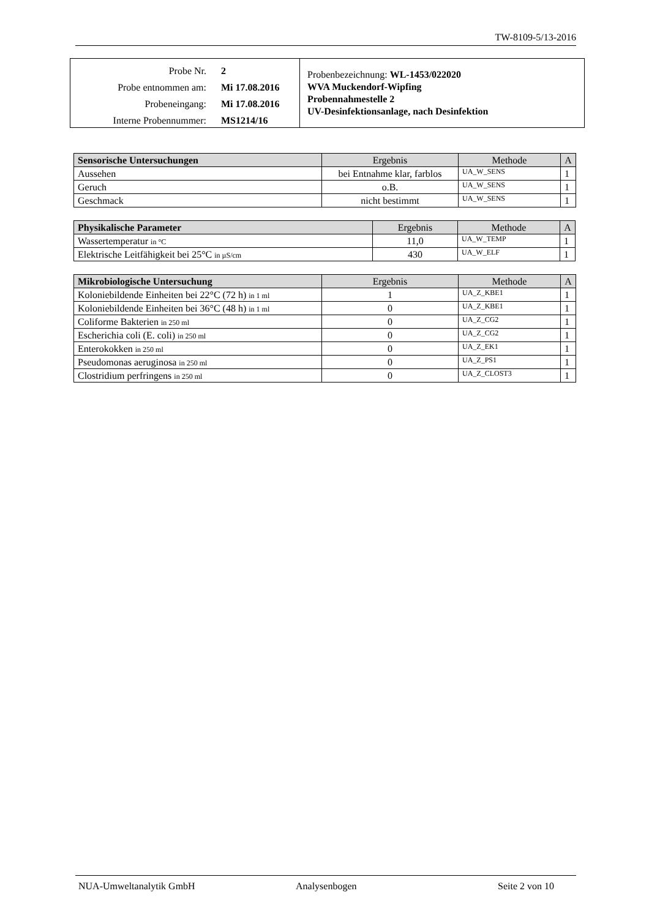TW-8109-5/13-2016
Probe Nr. 2
Probe entnommen am: Mi 17.08.2016
Probeneingang: Mi 17.08.2016
Interne Probennummer: MS1214/16
Probenbezeichnung: WL-1453/022020
WVA Muckendorf-Wipfing
Probennahmestelle 2
UV-Desinfektionsanlage, nach Desinfektion
| Sensorische Untersuchungen | Ergebnis | Methode | A |
| --- | --- | --- | --- |
| Aussehen | bei Entnahme klar, farblos | UA_W_SENS | 1 |
| Geruch | o.B. | UA_W_SENS | 1 |
| Geschmack | nicht bestimmt | UA_W_SENS | 1 |
| Physikalische Parameter | Ergebnis | Methode | A |
| --- | --- | --- | --- |
| Wassertemperatur in °C | 11,0 | UA_W_TEMP | 1 |
| Elektrische Leitfähigkeit bei 25°C in µS/cm | 430 | UA_W_ELF | 1 |
| Mikrobiologische Untersuchung | Ergebnis | Methode | A |
| --- | --- | --- | --- |
| Koloniebildende Einheiten bei 22°C (72 h) in 1 ml | 1 | UA_Z_KBE1 | 1 |
| Koloniebildende Einheiten bei 36°C (48 h) in 1 ml | 0 | UA_Z_KBE1 | 1 |
| Coliforme Bakterien in 250 ml | 0 | UA_Z_CG2 | 1 |
| Escherichia coli (E. coli) in 250 ml | 0 | UA_Z_CG2 | 1 |
| Enterokokken in 250 ml | 0 | UA_Z_EK1 | 1 |
| Pseudomonas aeruginosa in 250 ml | 0 | UA_Z_PS1 | 1 |
| Clostridium perfringens in 250 ml | 0 | UA_Z_CLOST3 | 1 |
NUA-Umweltanalytik GmbH Analysenbogen Seite 2 von 10